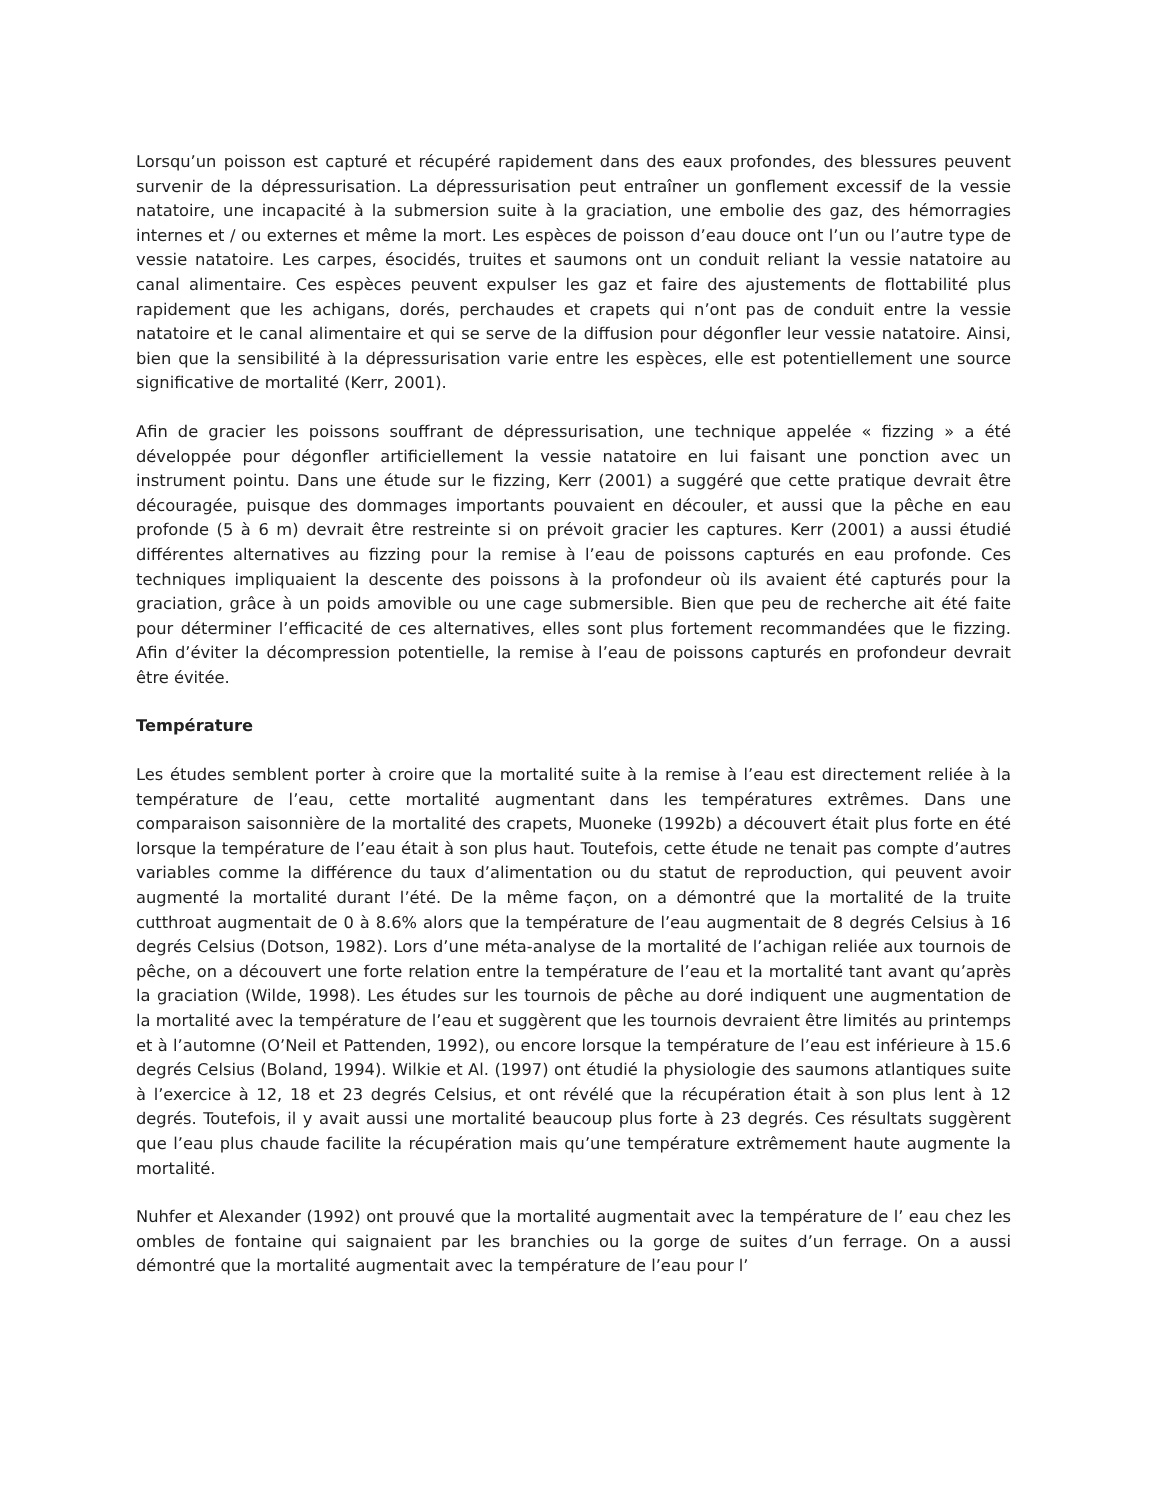Lorsqu’un poisson est capturé et récupéré rapidement dans des eaux profondes, des blessures peuvent survenir de la dépressurisation. La dépressurisation peut entraîner un gonflement excessif de la vessie natatoire, une incapacité à la submersion suite à la graciation, une embolie des gaz, des hémorragies internes et / ou externes et même la mort. Les espèces de poisson d’eau douce ont l’un ou l’autre type de vessie natatoire. Les carpes, ésocidés, truites et saumons ont un conduit reliant la vessie natatoire au canal alimentaire. Ces espèces peuvent expulser les gaz et faire des ajustements de flottabilité plus rapidement que les achigans, dorés, perchaudes et crapets qui n’ont pas de conduit entre la vessie natatoire et le canal alimentaire et qui se serve de la diffusion pour dégonfler leur vessie natatoire. Ainsi, bien que la sensibilité à la dépressurisation varie entre les espèces, elle est potentiellement une source significative de mortalité (Kerr, 2001).
Afin de gracier les poissons souffrant de dépressurisation, une technique appelée « fizzing » a été développée pour dégonfler artificiellement la vessie natatoire en lui faisant une ponction avec un instrument pointu. Dans une étude sur le fizzing, Kerr (2001) a suggéré que cette pratique devrait être découragée, puisque des dommages importants pouvaient en découler, et aussi que la pêche en eau profonde (5 à 6 m) devrait être restreinte si on prévoit gracier les captures. Kerr (2001) a aussi étudié différentes alternatives au fizzing pour la remise à l’eau de poissons capturés en eau profonde. Ces techniques impliquaient la descente des poissons à la profondeur où ils avaient été capturés pour la graciation, grâce à un poids amovible ou une cage submersible. Bien que peu de recherche ait été faite pour déterminer l’efficacité de ces alternatives, elles sont plus fortement recommandées que le fizzing. Afin d’éviter la décompression potentielle, la remise à l’eau de poissons capturés en profondeur devrait être évitée.
Température
Les études semblent porter à croire que la mortalité suite à la remise à l’eau est directement reliée à la température de l’eau, cette mortalité augmentant dans les températures extrêmes. Dans une comparaison saisonnière de la mortalité des crapets, Muoneke (1992b) a découvert était plus forte en été lorsque la température de l’eau était à son plus haut. Toutefois, cette étude ne tenait pas compte d’autres variables comme la différence du taux d’alimentation ou du statut de reproduction, qui peuvent avoir augmenté la mortalité durant l’été. De la même façon, on a démontré que la mortalité de la truite cutthroat augmentait de 0 à 8.6% alors que la température de l’eau augmentait de 8 degrés Celsius à 16 degrés Celsius (Dotson, 1982). Lors d’une méta-analyse de la mortalité de l’achigan reliée aux tournois de pêche, on a découvert une forte relation entre la température de l’eau et la mortalité tant avant qu’après la graciation (Wilde, 1998). Les études sur les tournois de pêche au doré indiquent une augmentation de la mortalité avec la température de l’eau et suggèrent que les tournois devraient être limités au printemps et à l’automne (O’Neil et Pattenden, 1992), ou encore lorsque la température de l’eau est inférieure à 15.6 degrés Celsius (Boland, 1994). Wilkie et Al. (1997) ont étudié la physiologie des saumons atlantiques suite à l’exercice à 12, 18 et 23 degrés Celsius, et ont révélé que la récupération était à son plus lent à 12 degrés. Toutefois, il y avait aussi une mortalité beaucoup plus forte à 23 degrés. Ces résultats suggèrent que l’eau plus chaude facilite la récupération mais qu’une température extrêmement haute augmente la mortalité.
Nuhfer et Alexander (1992) ont prouvé que la mortalité augmentait avec la température de l’ eau chez les ombles de fontaine qui saignaient par les branchies ou la gorge de suites d’un ferrage. On a aussi démontré que la mortalité augmentait avec la température de l’eau pour l’